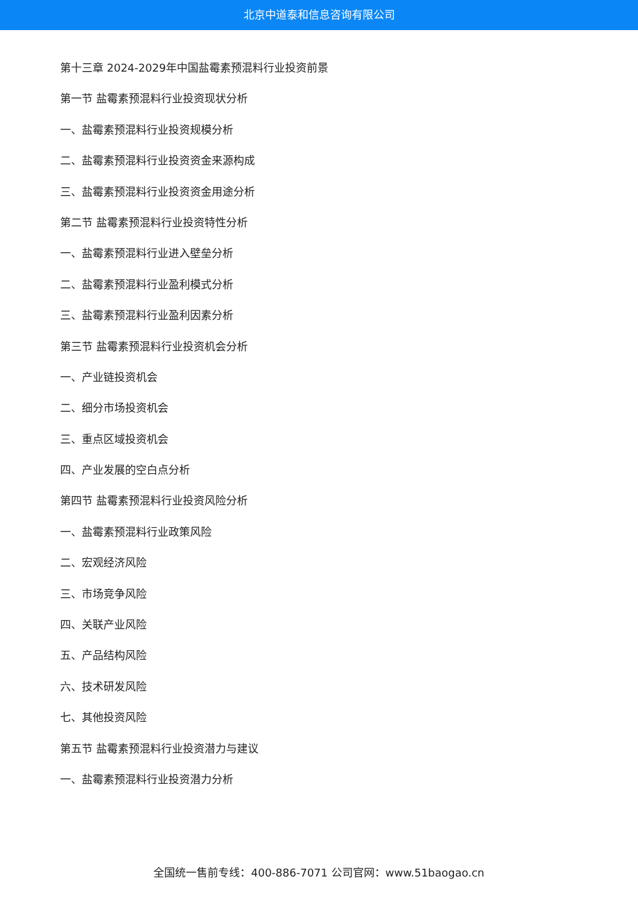北京中道泰和信息咨询有限公司
第十三章 2024-2029年中国盐霉素预混料行业投资前景
第一节 盐霉素预混料行业投资现状分析
一、盐霉素预混料行业投资规模分析
二、盐霉素预混料行业投资资金来源构成
三、盐霉素预混料行业投资资金用途分析
第二节 盐霉素预混料行业投资特性分析
一、盐霉素预混料行业进入壁垒分析
二、盐霉素预混料行业盈利模式分析
三、盐霉素预混料行业盈利因素分析
第三节 盐霉素预混料行业投资机会分析
一、产业链投资机会
二、细分市场投资机会
三、重点区域投资机会
四、产业发展的空白点分析
第四节 盐霉素预混料行业投资风险分析
一、盐霉素预混料行业政策风险
二、宏观经济风险
三、市场竞争风险
四、关联产业风险
五、产品结构风险
六、技术研发风险
七、其他投资风险
第五节 盐霉素预混料行业投资潜力与建议
一、盐霉素预混料行业投资潜力分析
全国统一售前专线：400-886-7071 公司官网：www.51baogao.cn